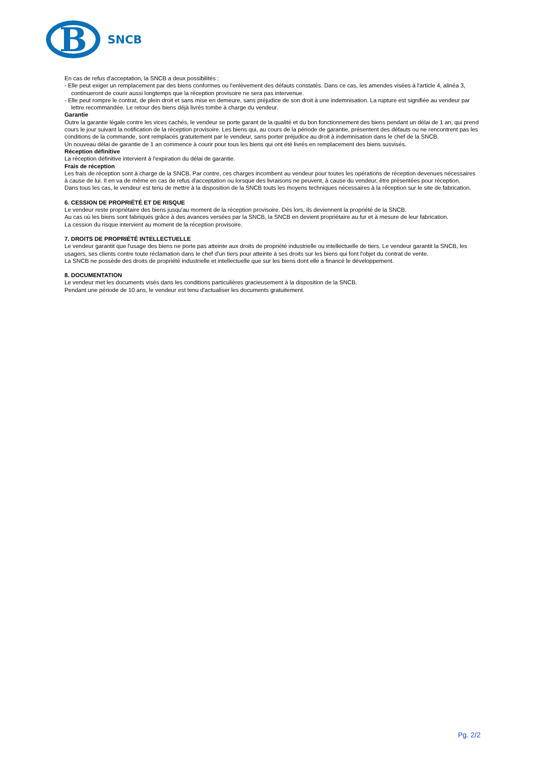B
SNCB
En cas de refus d'acceptation, la SNCB a deux possibilités :
- Elle peut exiger un remplacement par des biens conformes ou l'enlèvement des défauts constatés. Dans ce cas, les amendes visées à l'article 4, alinéa 3, continueront de courir aussi longtemps que la réception provisoire ne sera pas intervenue.
- Elle peut rompre le contrat, de plein droit et sans mise en demeure, sans préjudice de son droit à une indemnisation. La rupture est signifiée au vendeur par lettre recommandée. Le retour des biens déjà livrés tombe à charge du vendeur.
Garantie
Outre la garantie légale contre les vices cachés, le vendeur se porte garant de la qualité et du bon fonctionnement des biens pendant un délai de 1 an, qui prend cours le jour suivant la notification de la réception provisoire. Les biens qui, au cours de la période de garantie, présentent des défauts ou ne rencontrent pas les conditions de la commande, sont remplacés gratuitement par le vendeur, sans porter préjudice au droit à indemnisation dans le chef de la SNCB.
Un nouveau délai de garantie de 1 an commence à courir pour tous les biens qui ont été livrés en remplacement des biens susvisés.
Réception définitive
La réception définitive intervient à l'expiration du délai de garantie.
Frais de réception
Les frais de réception sont à charge de la SNCB. Par contre, ces charges incombent au vendeur pour toutes les opérations de réception devenues nécessaires à cause de lui. Il en va de même en cas de refus d'acceptation ou lorsque des livraisons ne peuvent, à cause du vendeur, être présentées pour réception.
Dans tous les cas, le vendeur est tenu de mettre à la disposition de la SNCB touts les moyens techniques nécessaires à la réception sur le site de fabrication.
6. CESSION DE PROPRIÉTÉ ET DE RISQUE
Le vendeur reste propriétaire des biens jusqu'au moment de la réception provisoire. Dès lors, ils deviennent la propriété de la SNCB.
Au cas où les biens sont fabriqués grâce à des avances versées par la SNCB, la SNCB en devient propriétaire au fur et à mesure de leur fabrication.
La cession du risque intervient au moment de la réception provisoire.
7. DROITS DE PROPRIÉTÉ INTELLECTUELLE
Le vendeur garantit que l'usage des biens ne porte pas atteinte aux droits de propriété industrielle ou intellectuelle de tiers. Le vendeur garantit la SNCB, les usagers, ses clients contre toute réclamation dans le chef d'un tiers pour atteinte à ses droits sur les biens qui font l'objet du contrat de vente.
La SNCB ne possède des droits de propriété industrielle et intellectuelle que sur les biens dont elle a financé le développement.
8. DOCUMENTATION
Le vendeur met les documents visés dans les conditions particulières gracieusement à la disposition de la SNCB.
Pendant une période de 10 ans, le vendeur est tenu d'actualiser les documents gratuitement.
Pg. 2/2